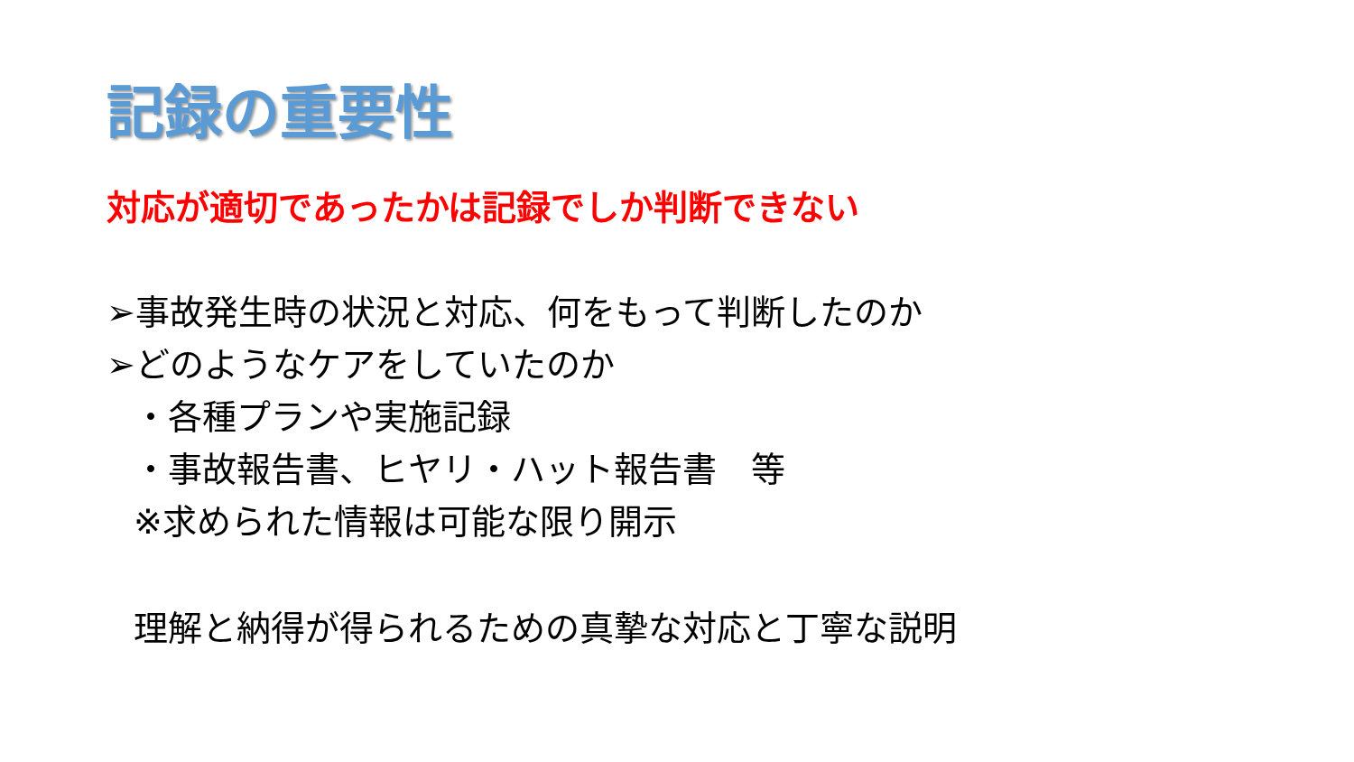記録の重要性
対応が適切であったかは記録でしか判断できない
➢事故発生時の状況と対応、何をもって判断したのか
➢どのようなケアをしていたのか
・各種プランや実施記録
・事故報告書、ヒヤリ・ハット報告書　等
※求められた情報は可能な限り開示
理解と納得が得られるための真摯な対応と丁寧な説明